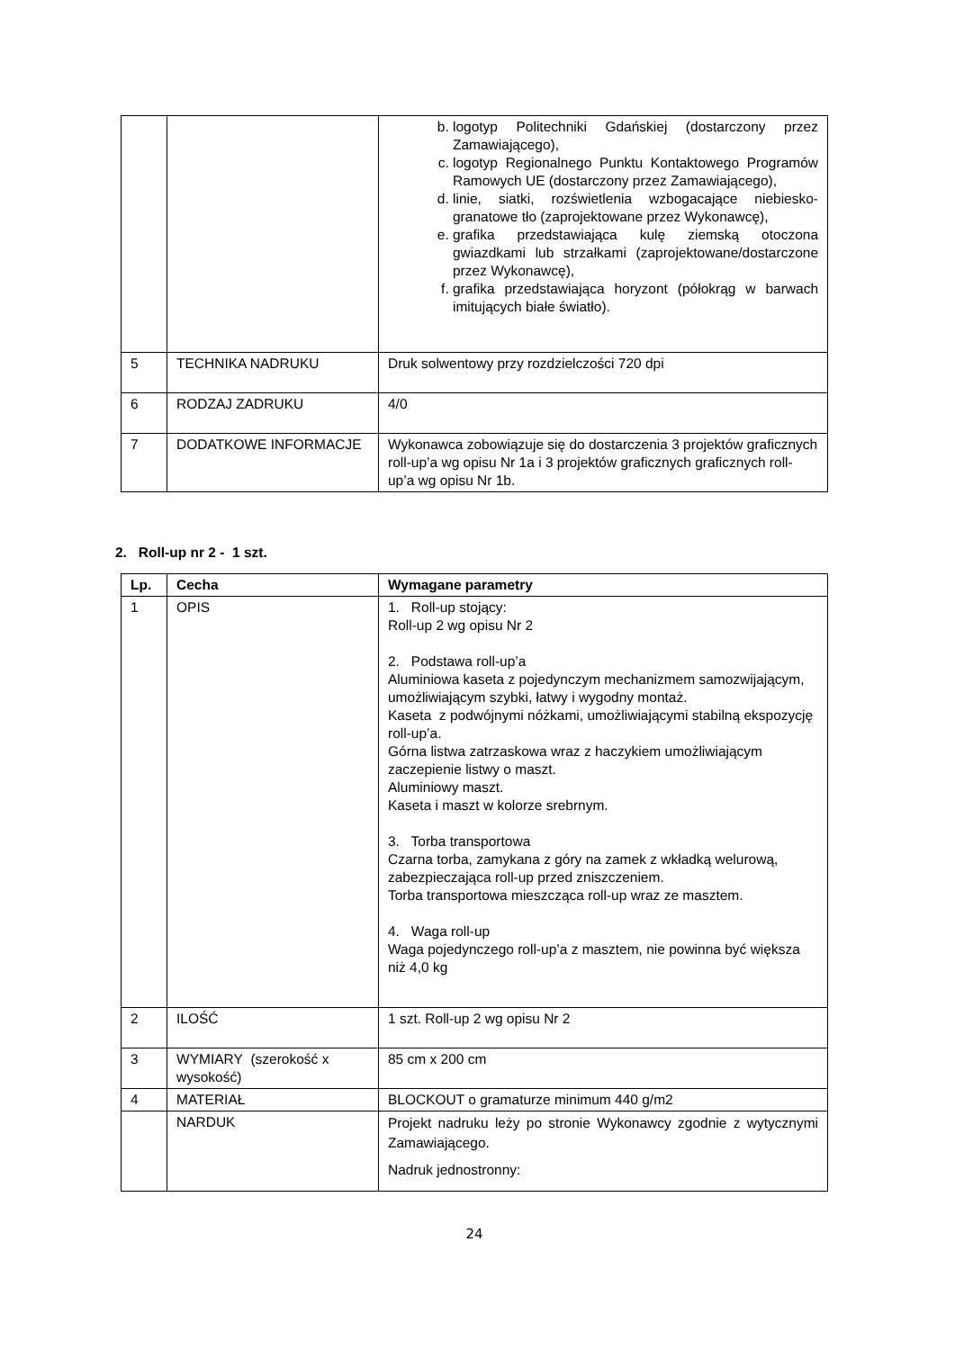| | | b. logotyp Politechniki Gdańskiej (dostarczony przez Zamawiającego), c. logotyp Regionalnego Punktu Kontaktowego Programów Ramowych UE (dostarczony przez Zamawiającego), d. linie, siatki, rozświetlenia wzbogacające niebiesko-granatowe tło (zaprojektowane przez Wykonawcę), e. grafika przedstawiająca kulę ziemską otoczona gwiazdkami lub strzałkami (zaprojektowane/dostarczone przez Wykonawcę), f. grafika przedstawiająca horyzont (półokrąg w barwach imitujących białe światło). |
| 5 | TECHNIKA NADRUKU | Druk solwentowy przy rozdzielczości 720 dpi |
| 6 | RODZAJ ZADRUKU | 4/0 |
| 7 | DODATKOWE INFORMACJE | Wykonawca zobowiązuje się do dostarczenia 3 projektów graficznych roll-up’a wg opisu Nr 1a i 3 projektów graficznych graficznych roll-up’a wg opisu Nr 1b. |
2. Roll-up nr 2 - 1 szt.
| Lp. | Cecha | Wymagane parametry |
| --- | --- | --- |
| 1 | OPIS | 1. Roll-up stojący: Roll-up 2 wg opisu Nr 2 2. Podstawa roll-up’a Aluminiowa kaseta z pojedynczym mechanizmem samozwijającym, umożliwiającym szybki, łatwy i wygodny montaż. Kaseta z podwójnymi nóżkami, umożliwiającymi stabilną ekspozycję roll-up’a. Górna listwa zatrzaskowa wraz z haczykiem umożliwiającym zaczepienie listwy o maszt. Aluminiowy maszt. Kaseta i maszt w kolorze srebrnym. 3. Torba transportowa Czarna torba, zamykana z góry na zamek z wkładką welurową, zabezpieczająca roll-up przed zniszczeniem. Torba transportowa mieszcząca roll-up wraz ze masztem. 4. Waga roll-up Waga pojedynczego roll-up’a z masztem, nie powinna być większa niż 4,0 kg |
| 2 | ILOŚĆ | 1 szt. Roll-up 2 wg opisu Nr 2 |
| 3 | WYMIARY (szerokość x wysokość) | 85 cm x 200 cm |
| 4 | MATERIAŁ | BLOCKOUT o gramaturze minimum 440 g/m2 |
| | NARDUK | Projekt nadruku leży po stronie Wykonawcy zgodnie z wytycznymi Zamawiającego. Nadruk jednostronny: |
24